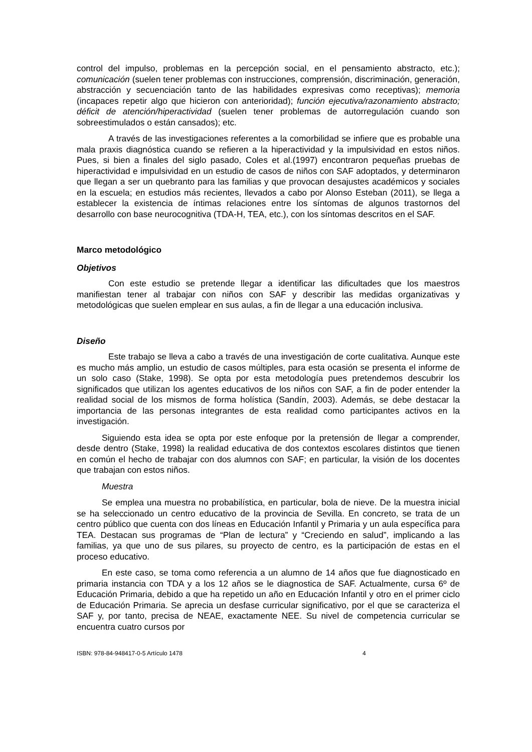control del impulso, problemas en la percepción social, en el pensamiento abstracto, etc.); comunicación (suelen tener problemas con instrucciones, comprensión, discriminación, generación, abstracción y secuenciación tanto de las habilidades expresivas como receptivas); memoria (incapaces repetir algo que hicieron con anterioridad); función ejecutiva/razonamiento abstracto; déficit de atención/hiperactividad (suelen tener problemas de autorregulación cuando son sobreestimulados o están cansados); etc.
A través de las investigaciones referentes a la comorbilidad se infiere que es probable una mala praxis diagnóstica cuando se refieren a la hiperactividad y la impulsividad en estos niños. Pues, si bien a finales del siglo pasado, Coles et al.(1997) encontraron pequeñas pruebas de hiperactividad e impulsividad en un estudio de casos de niños con SAF adoptados, y determinaron que llegan a ser un quebranto para las familias y que provocan desajustes académicos y sociales en la escuela; en estudios más recientes, llevados a cabo por Alonso Esteban (2011), se llega a establecer la existencia de íntimas relaciones entre los síntomas de algunos trastornos del desarrollo con base neurocognitiva (TDA-H, TEA, etc.), con los síntomas descritos en el SAF.
Marco metodológico
Objetivos
Con este estudio se pretende llegar a identificar las dificultades que los maestros manifiestan tener al trabajar con niños con SAF y describir las medidas organizativas y metodológicas que suelen emplear en sus aulas, a fin de llegar a una educación inclusiva.
Diseño
Este trabajo se lleva a cabo a través de una investigación de corte cualitativa. Aunque este es mucho más amplio, un estudio de casos múltiples, para esta ocasión se presenta el informe de un solo caso (Stake, 1998). Se opta por esta metodología pues pretendemos descubrir los significados que utilizan los agentes educativos de los niños con SAF, a fin de poder entender la realidad social de los mismos de forma holística (Sandín, 2003). Además, se debe destacar la importancia de las personas integrantes de esta realidad como participantes activos en la investigación.
Siguiendo esta idea se opta por este enfoque por la pretensión de llegar a comprender, desde dentro (Stake, 1998) la realidad educativa de dos contextos escolares distintos que tienen en común el hecho de trabajar con dos alumnos con SAF; en particular, la visión de los docentes que trabajan con estos niños.
Muestra
Se emplea una muestra no probabilística, en particular, bola de nieve. De la muestra inicial se ha seleccionado un centro educativo de la provincia de Sevilla. En concreto, se trata de un centro público que cuenta con dos líneas en Educación Infantil y Primaria y un aula específica para TEA. Destacan sus programas de “Plan de lectura” y “Creciendo en salud”, implicando a las familias, ya que uno de sus pilares, su proyecto de centro, es la participación de estas en el proceso educativo.
En este caso, se toma como referencia a un alumno de 14 años que fue diagnosticado en primaria instancia con TDA y a los 12 años se le diagnostica de SAF. Actualmente, cursa 6º de Educación Primaria, debido a que ha repetido un año en Educación Infantil y otro en el primer ciclo de Educación Primaria. Se aprecia un desfase curricular significativo, por el que se caracteriza el SAF y, por tanto, precisa de NEAE, exactamente NEE. Su nivel de competencia curricular se encuentra cuatro cursos por
ISBN: 978-84-948417-0-5 Artículo 1478 4